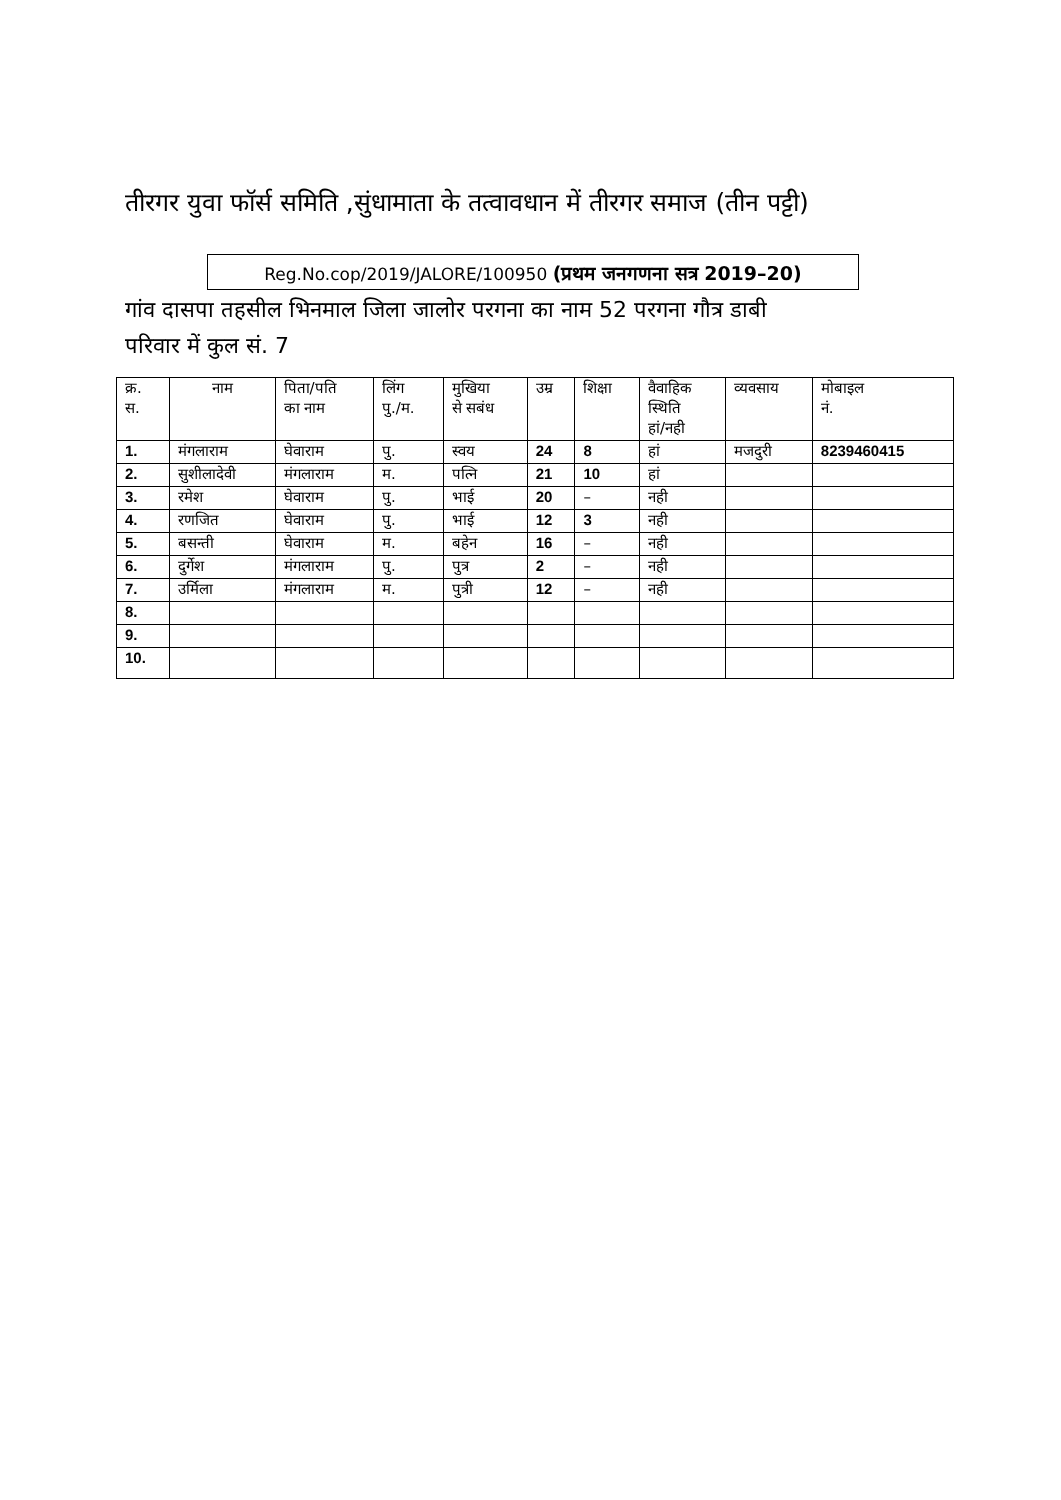तीरगर युवा फॉर्स समिति ,सुंधामाता के तत्वावधान में तीरगर समाज (तीन पट्टी)
Reg.No.cop/2019/JALORE/100950 (प्रथम जनगणना सत्र 2019–20)
गांव दासपा तहसील भिनमाल जिला जालोर परगना का नाम 52 परगना गौत्र डाबी
परिवार में कुल सं. 7
| क्र. स. | नाम | पिता/पति का नाम | लिंग पु./म. | मुखिया से सबंध | उम्र | शिक्षा | वैवाहिक स्थिति हां/नही | व्यवसाय | मोबाइल नं. |
| --- | --- | --- | --- | --- | --- | --- | --- | --- | --- |
| 1. | मंगलाराम | घेवाराम | पु. | स्वय | 24 | 8 | हां | मजदुरी | 8239460415 |
| 2. | सुशीलादेवी | मंगलाराम | म. | पत्नि | 21 | 10 | हां | | |
| 3. | रमेश | घेवाराम | पु. | भाई | 20 | – | नही | | |
| 4. | रणजित | घेवाराम | पु. | भाई | 12 | 3 | नही | | |
| 5. | बसन्ती | घेवाराम | म. | बहेन | 16 | – | नही | | |
| 6. | दुर्गेश | मंगलाराम | पु. | पुत्र | 2 | – | नही | | |
| 7. | उर्मिला | मंगलाराम | म. | पुत्री | 12 | – | नही | | |
| 8. | | | | | | | | | |
| 9. | | | | | | | | | |
| 10. | | | | | | | | | |